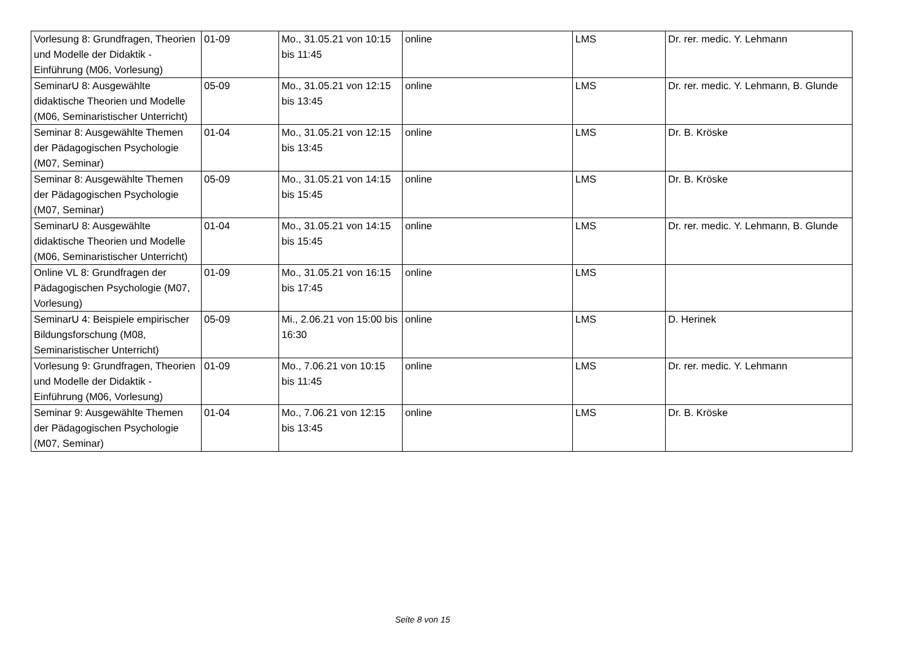| Vorlesung 8: Grundfragen, Theorien und Modelle der Didaktik - Einführung (M06, Vorlesung) | 01-09 | Mo., 31.05.21 von 10:15 bis 11:45 | online | LMS | Dr. rer. medic. Y. Lehmann |
| SeminarU 8: Ausgewählte didaktische Theorien und Modelle (M06, Seminaristischer Unterricht) | 05-09 | Mo., 31.05.21 von 12:15 bis 13:45 | online | LMS | Dr. rer. medic. Y. Lehmann, B. Glunde |
| Seminar 8: Ausgewählte Themen der Pädagogischen Psychologie (M07, Seminar) | 01-04 | Mo., 31.05.21 von 12:15 bis 13:45 | online | LMS | Dr. B. Kröske |
| Seminar 8: Ausgewählte Themen der Pädagogischen Psychologie (M07, Seminar) | 05-09 | Mo., 31.05.21 von 14:15 bis 15:45 | online | LMS | Dr. B. Kröske |
| SeminarU 8: Ausgewählte didaktische Theorien und Modelle (M06, Seminaristischer Unterricht) | 01-04 | Mo., 31.05.21 von 14:15 bis 15:45 | online | LMS | Dr. rer. medic. Y. Lehmann, B. Glunde |
| Online VL 8: Grundfragen der Pädagogischen Psychologie (M07, Vorlesung) | 01-09 | Mo., 31.05.21 von 16:15 bis 17:45 | online | LMS | |
| SeminarU 4: Beispiele empirischer Bildungsforschung (M08, Seminaristischer Unterricht) | 05-09 | Mi., 2.06.21 von 15:00 bis 16:30 | online | LMS | D. Herinek |
| Vorlesung 9: Grundfragen, Theorien und Modelle der Didaktik - Einführung (M06, Vorlesung) | 01-09 | Mo., 7.06.21 von 10:15 bis 11:45 | online | LMS | Dr. rer. medic. Y. Lehmann |
| Seminar 9: Ausgewählte Themen der Pädagogischen Psychologie (M07, Seminar) | 01-04 | Mo., 7.06.21 von 12:15 bis 13:45 | online | LMS | Dr. B. Kröske |
Seite 8 von 15